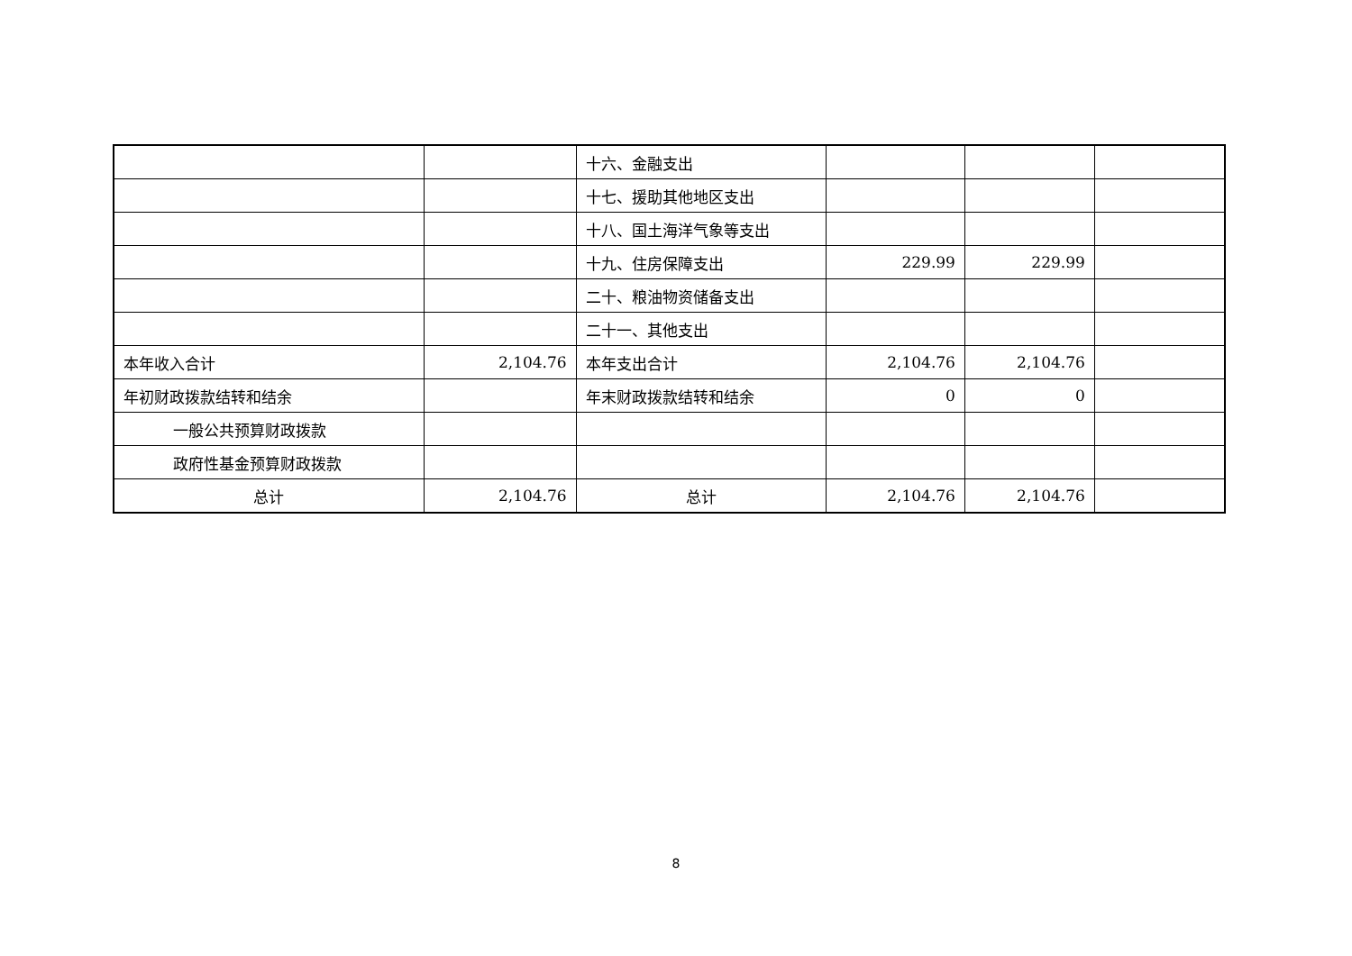| | | 十六、金融支出 | | | |
| | | 十七、援助其他地区支出 | | | |
| | | 十八、国土海洋气象等支出 | | | |
| | | 十九、住房保障支出 | 229.99 | 229.99 | |
| | | 二十、粮油物资储备支出 | | | |
| | | 二十一、其他支出 | | | |
| 本年收入合计 | 2,104.76 | 本年支出合计 | 2,104.76 | 2,104.76 | |
| 年初财政拨款结转和结余 | | 年末财政拨款结转和结余 | 0 | 0 | |
| 一般公共预算财政拨款 | | | | | |
| 政府性基金预算财政拨款 | | | | | |
| 总计 | 2,104.76 | 总计 | 2,104.76 | 2,104.76 | |
8